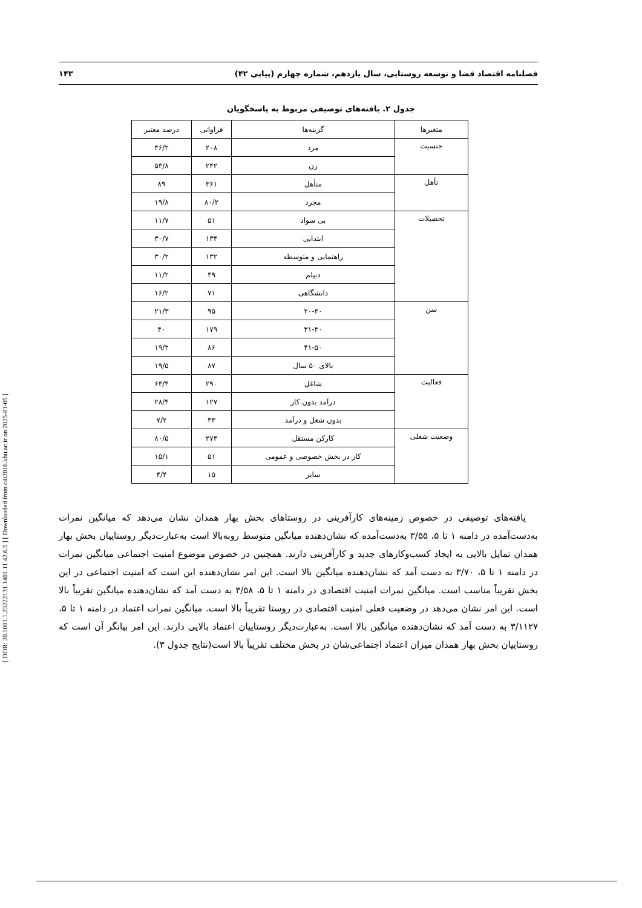[ DOR: 20.1001.1.23222131.1401.11.42.6.5 ] [ Downloaded from c4i2016.khu.ac.ir on 2025-01-05 ]
فصلنامه اقتصاد فضا و توسعه روستایی، سال یازدهم، شماره چهارم (پیاپی ۴۲) ۱۴۳
جدول ۲. یافته‌های توصیفی مربوط به پاسخگویان
| متغیرها | گزینه‌ها | فراوانی | درصد معتبر |
| --- | --- | --- | --- |
| جنسیت | مرد | ۲۰۸ | ۴۶/۲ |
| | زن | ۲۴۲ | ۵۳/۸ |
| تأهل | متأهل | ۳۶۱ | ۸۹ |
| | مجرد | ۸۰/۲ | ۱۹/۸ |
| تحصیلات | بی سواد | ۵۱ | ۱۱/۷ |
| | ابتدایی | ۱۳۴ | ۳۰/۷ |
| | راهنمایی و متوسطه | ۱۳۲ | ۳۰/۲ |
| | دیپلم | ۴۹ | ۱۱/۲ |
| | دانشگاهی | ۷۱ | ۱۶/۲ |
| سن | ۲۰-۳۰ | ۹۵ | ۲۱/۳ |
| | ۳۱-۴۰ | ۱۷۹ | ۴۰ |
| | ۴۱-۵۰ | ۸۶ | ۱۹/۲ |
| | بالای ۵۰ سال | ۸۷ | ۱۹/۵ |
| فعالیت | شاغل | ۲۹۰ | ۶۴/۴ |
| | درآمد بدون کار | ۱۲۷ | ۲۸/۴ |
| | بدون شغل و درآمد | ۳۳ | ۷/۲ |
| وضعیت شغلی | کارکن مستقل | ۲۷۳ | ۸۰/۵ |
| | کار در بخش خصوصی و عمومی | ۵۱ | ۱۵/۱ |
| | سایر | ۱۵ | ۴/۴ |
یافته‌های توصیفی در خصوص زمینه‌های کارآفرینی در روستاهای بخش بهار همدان نشان می‌دهد که میانگین نمرات به‌دست‌آمده در دامنه ۱ تا ۵، ۳/۵۵ به‌دست‌آمده که نشان‌دهنده میانگین متوسط روبه‌بالا است به‌عبارت‌دیگر روستاییان بخش بهار همدان تمایل بالایی به ایجاد کسب‌وکارهای جدید و کارآفرینی دارند. همچنین در خصوص موضوع امنیت اجتماعی میانگین نمرات در دامنه ۱ تا ۵، ۳/۷۰ به دست آمد که نشان‌دهنده میانگین بالا است. این امر نشان‌دهنده این است که امنیت اجتماعی در این بخش تقریباً مناسب است. میانگین نمرات امنیت اقتصادی در دامنه ۱ تا ۵، ۳/۵۸ به دست آمد که نشان‌دهنده میانگین تقریباً بالا است. این امر نشان می‌دهد در وضعیت فعلی امنیت اقتصادی در روستا تقریباً بالا است. میانگین نمرات اعتماد در دامنه ۱ تا ۵، ۳/۱۱۲۷ به دست آمد که نشان‌دهنده میانگین بالا است. به‌عبارت‌دیگر روستاییان اعتماد بالایی دارند. این امر بیانگر آن است که روستاییان بخش بهار همدان میزان اعتماد اجتماعی‌شان در بخش مختلف تقریباً بالا است(نتایج جدول ۳).